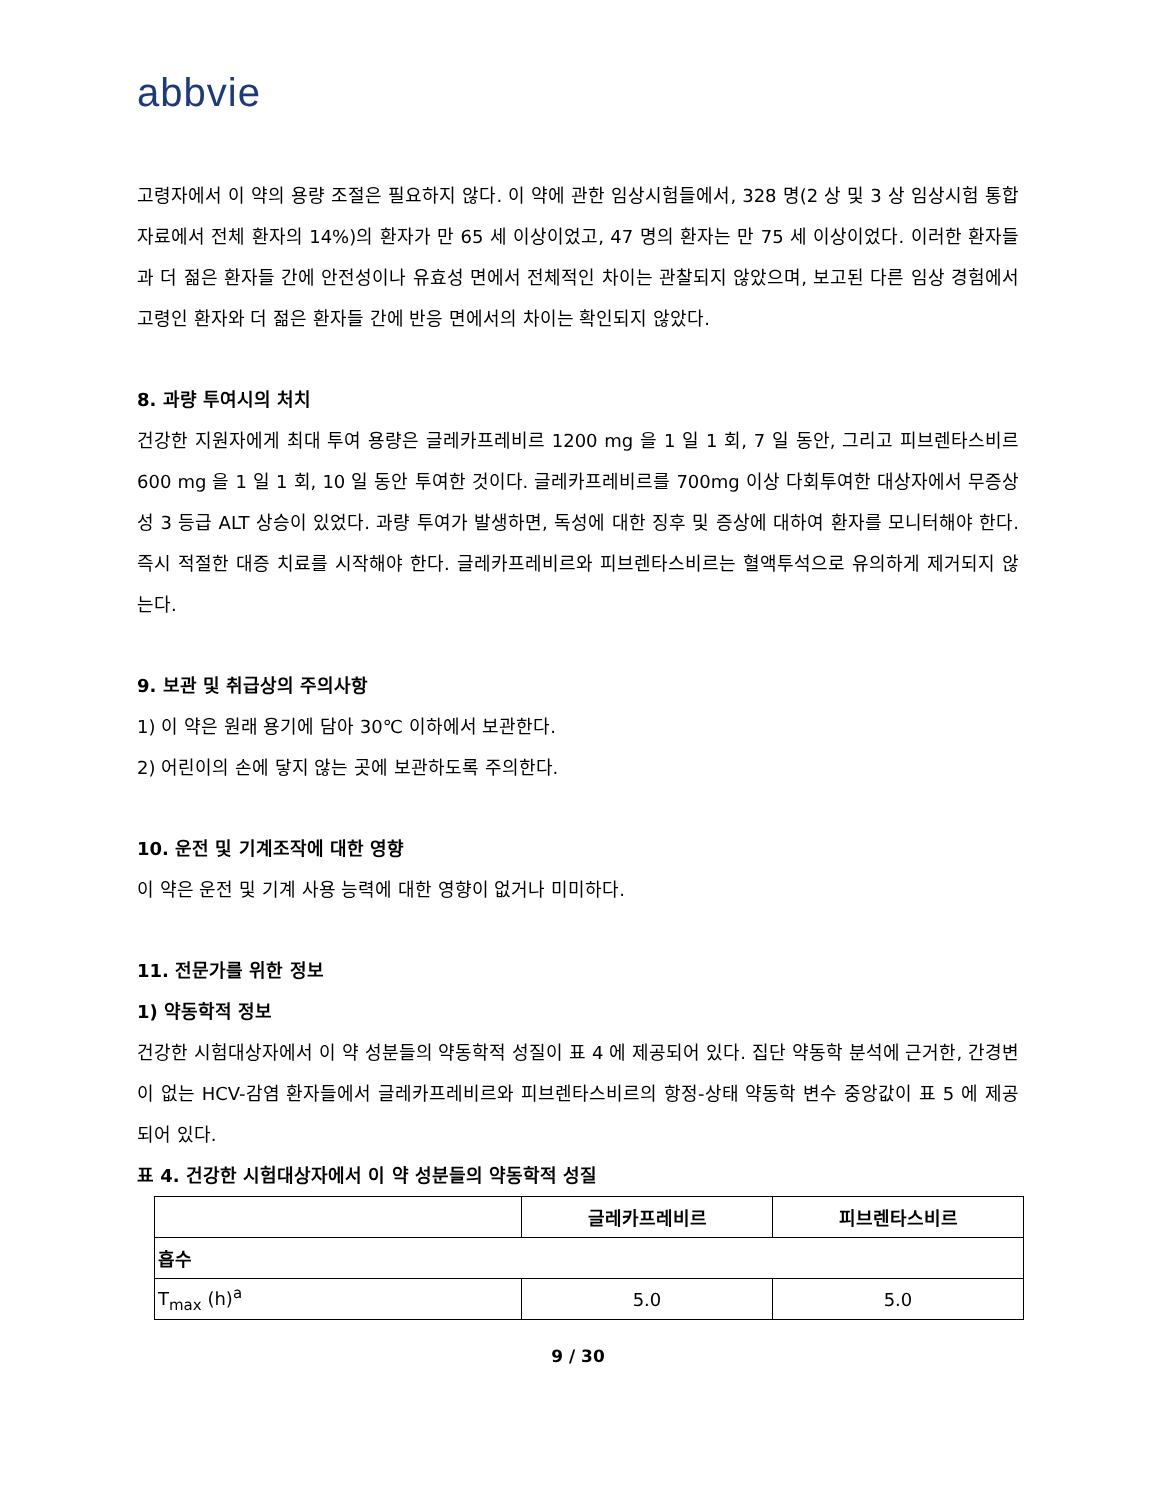abbvie
고령자에서 이 약의 용량 조절은 필요하지 않다. 이 약에 관한 임상시험들에서, 328 명(2 상 및 3 상 임상시험 통합자료에서 전체 환자의 14%)의 환자가 만 65 세 이상이었고, 47 명의 환자는 만 75 세 이상이었다. 이러한 환자들과 더 젊은 환자들 간에 안전성이나 유효성 면에서 전체적인 차이는 관찰되지 않았으며, 보고된 다른 임상 경험에서 고령인 환자와 더 젊은 환자들 간에 반응 면에서의 차이는 확인되지 않았다.
8. 과량 투여시의 처치
건강한 지원자에게 최대 투여 용량은 글레카프레비르 1200 mg 을 1 일 1 회, 7 일 동안, 그리고 피브렌타스비르 600 mg 을 1 일 1 회, 10 일 동안 투여한 것이다. 글레카프레비르를 700mg 이상 다회투여한 대상자에서 무증상성 3 등급 ALT 상승이 있었다. 과량 투여가 발생하면, 독성에 대한 징후 및 증상에 대하여 환자를 모니터해야 한다. 즉시 적절한 대증 치료를 시작해야 한다. 글레카프레비르와 피브렌타스비르는 혈액투석으로 유의하게 제거되지 않는다.
9. 보관 및 취급상의 주의사항
1) 이 약은 원래 용기에 담아 30℃ 이하에서 보관한다.
2) 어린이의 손에 닿지 않는 곳에 보관하도록 주의한다.
10. 운전 및 기계조작에 대한 영향
이 약은 운전 및 기계 사용 능력에 대한 영향이 없거나 미미하다.
11. 전문가를 위한 정보
1) 약동학적 정보
건강한 시험대상자에서 이 약 성분들의 약동학적 성질이 표 4 에 제공되어 있다. 집단 약동학 분석에 근거한, 간경변이 없는 HCV-감염 환자들에서 글레카프레비르와 피브렌타스비르의 항정-상태 약동학 변수 중앙값이 표 5 에 제공되어 있다.
표 4. 건강한 시험대상자에서 이 약 성분들의 약동학적 성질
| | 글레카프레비르 | 피브렌타스비르 |
| --- | --- | --- |
| 흡수 | | |
| T<sub>max</sub> (h)<sup>a</sup> | 5.0 | 5.0 |
9 / 30